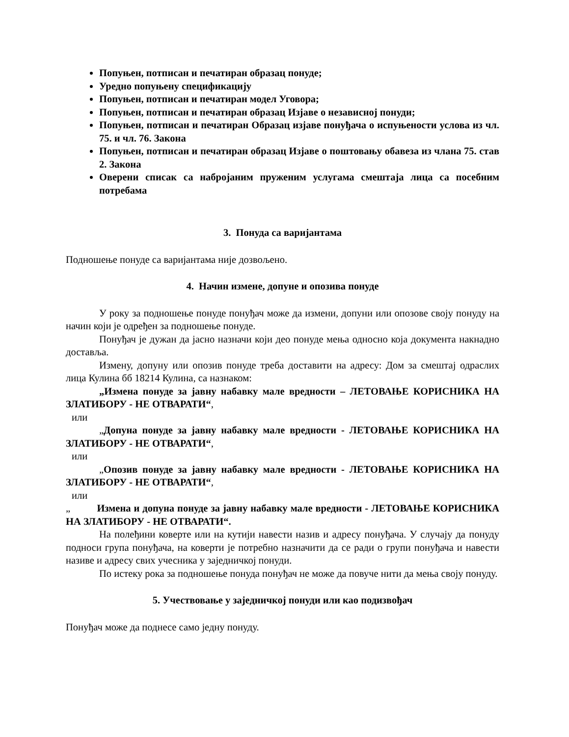Попуњен, потписан и печатиран образац понуде;
Уредно попуњену спецификацију
Попуњен, потписан и печатиран модел Уговора;
Попуњен, потписан и печатиран образац Изјаве о независној понуди;
Попуњен, потписан и печатиран Образац изјаве понуђача о испуњености услова из чл. 75. и чл. 76. Закона
Попуњен, потписан и печатиран образац Изјаве о поштовању обавеза из члана 75. став 2. Закона
Оверени списак са набројаним пруженим услугама смештаја лица са посебним потребама
3. Понуда са варијантама
Подношење понуде са варијантама није дозвољено.
4. Начин измене, допуне и опозива понуде
У року за подношење понуде понуђач може да измени, допуни или опозове своју понуду на начин који је одређен за подношење понуде.
Понуђач је дужан да јасно назначи који део понуде мења односно која документа накнадно доставља.
Измену, допуну или опозив понуде треба доставити на адресу: Дом за смештај одраслих лица Кулина бб 18214 Кулина, са назнаком:
„Измена понуде за јавну набавку мале вредности – ЛЕТОВАЊЕ КОРИСНИКА НА ЗЛАТИБОРУ - НЕ ОТВАРАТИ“,
или
„Допуна понуде за јавну набавку мале вредности - ЛЕТОВАЊЕ КОРИСНИКА НА ЗЛАТИБОРУ - НЕ ОТВАРАТИ“,
или
„Опозив понуде за јавну набавку мале вредности - ЛЕТОВАЊЕ КОРИСНИКА НА ЗЛАТИБОРУ - НЕ ОТВАРАТИ“,
или
„ Измена и допуна понуде за јавну набавку мале вредности - ЛЕТОВАЊЕ КОРИСНИКА НА ЗЛАТИБОРУ - НЕ ОТВАРАТИ“.
На полеђини коверте или на кутији навести назив и адресу понуђача. У случају да понуду подноси група понуђача, на коверти је потребно назначити да се ради о групи понуђача и навести називе и адресу свих учесника у заједничкој понуди.
По истеку рока за подношење понуда понуђач не може да повуче нити да мења своју понуду.
5. Учествовање у заједничкој понуди или као подизвођач
Понуђач може да поднесе само једну понуду.